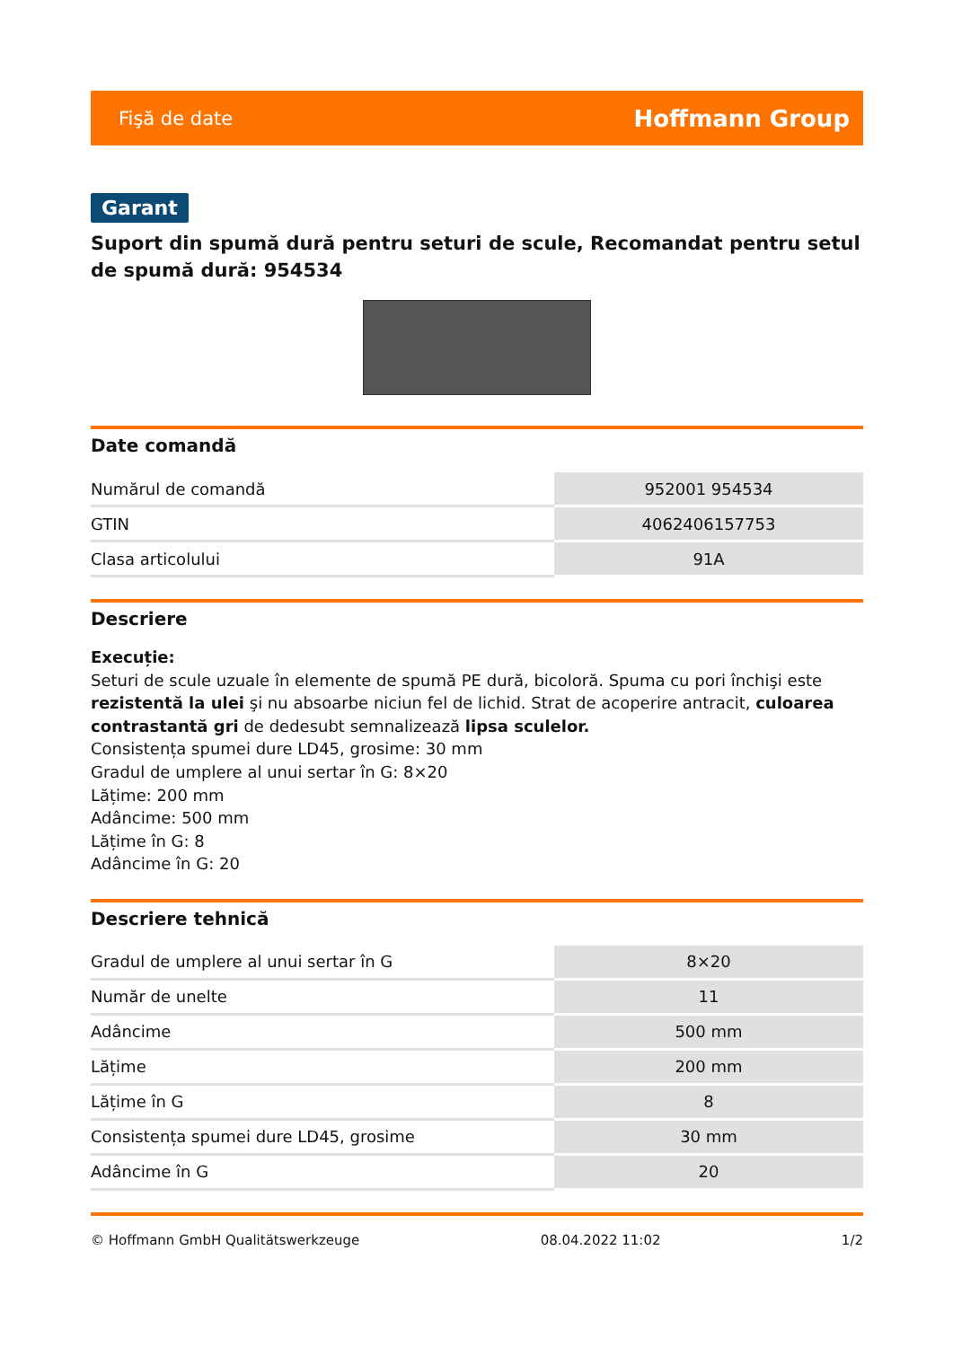Fişă de date Hoffmann Group
Garant
Suport din spumă dură pentru seturi de scule, Recomandat pentru setul de spumă dură: 954534
Date comandă
| Numărul de comandă | 952001 954534 |
| GTIN | 4062406157753 |
| Clasa articolului | 91A |
Descriere
Execuție:
Seturi de scule uzuale în elemente de spumă PE dură, bicoloră. Spuma cu pori închişi este rezistentă la ulei şi nu absoarbe niciun fel de lichid. Strat de acoperire antracit, culoarea contrastantă gri de dedesubt semnalizează lipsa sculelor.
Consistența spumei dure LD45, grosime: 30 mm
Gradul de umplere al unui sertar în G: 8×20
Lățime: 200 mm
Adâncime: 500 mm
Lățime în G: 8
Adâncime în G: 20
Descriere tehnică
| Gradul de umplere al unui sertar în G | 8×20 |
| Număr de unelte | 11 |
| Adâncime | 500 mm |
| Lățime | 200 mm |
| Lățime în G | 8 |
| Consistența spumei dure LD45, grosime | 30 mm |
| Adâncime în G | 20 |
© Hoffmann GmbH Qualitätswerkzeuge 08.04.2022 11:02 1/2